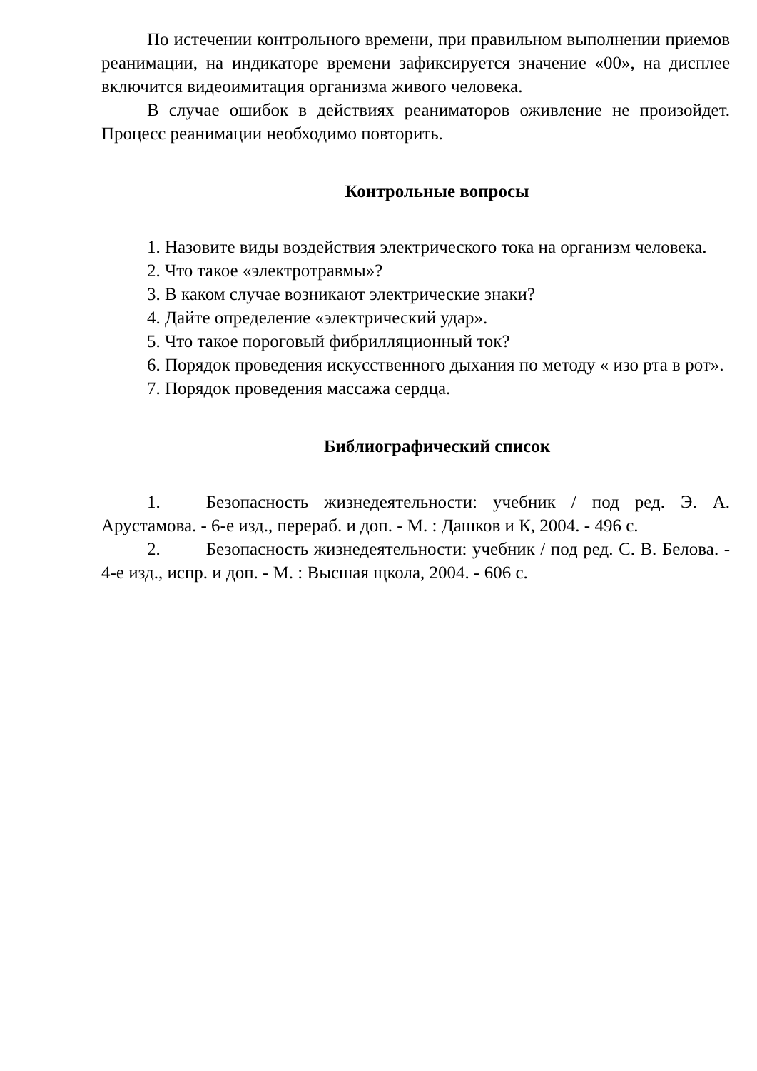По истечении контрольного времени, при правильном выполнении приемов реанимации, на индикаторе времени зафиксируется значение «00», на дисплее включится видеоимитация организма живого человека.
В случае ошибок в действиях реаниматоров оживление не произойдет. Процесс реанимации необходимо повторить.
Контрольные вопросы
1. Назовите виды воздействия электрического тока на организм человека.
2. Что такое «электротравмы»?
3. В каком случае возникают электрические знаки?
4. Дайте определение «электрический удар».
5. Что такое пороговый фибрилляционный ток?
6. Порядок проведения искусственного дыхания по методу « изо рта в рот».
7. Порядок проведения массажа сердца.
Библиографический список
1. Безопасность жизнедеятельности: учебник / под ред. Э. А. Арустамова. - 6-е изд., перераб. и доп. - М. : Дашков и К, 2004. - 496 с.
2. Безопасность жизнедеятельности: учебник / под ред. С. В. Белова. - 4-е изд., испр. и доп. - М. : Высшая щкола, 2004. - 606 с.